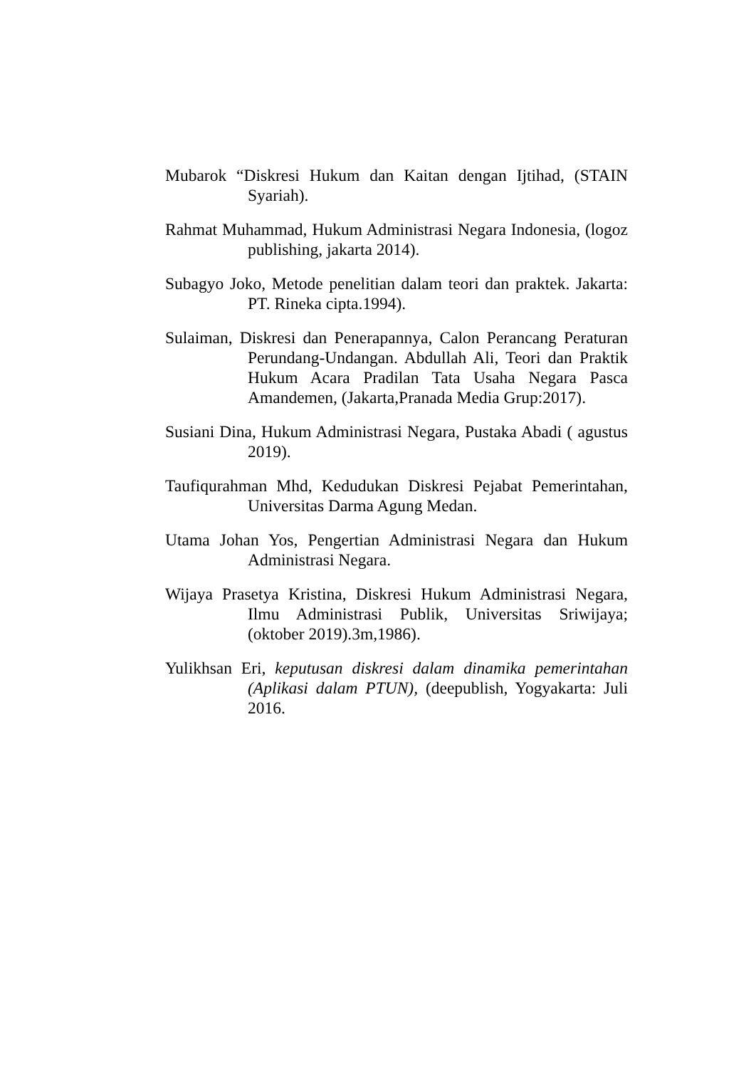Mubarok “Diskresi Hukum dan Kaitan dengan Ijtihad, (STAIN Syariah).
Rahmat Muhammad, Hukum Administrasi Negara Indonesia, (logoz publishing, jakarta 2014).
Subagyo Joko, Metode penelitian dalam teori dan praktek. Jakarta: PT. Rineka cipta.1994).
Sulaiman, Diskresi dan Penerapannya, Calon Perancang Peraturan Perundang-Undangan. Abdullah Ali, Teori dan Praktik Hukum Acara Pradilan Tata Usaha Negara Pasca Amandemen, (Jakarta,Pranada Media Grup:2017).
Susiani Dina, Hukum Administrasi Negara, Pustaka Abadi ( agustus 2019).
Taufiqurahman Mhd, Kedudukan Diskresi Pejabat Pemerintahan, Universitas Darma Agung Medan.
Utama Johan Yos, Pengertian Administrasi Negara dan Hukum Administrasi Negara.
Wijaya Prasetya Kristina, Diskresi Hukum Administrasi Negara, Ilmu Administrasi Publik, Universitas Sriwijaya;(oktober 2019).3m,1986).
Yulikhsan Eri, keputusan diskresi dalam dinamika pemerintahan (Aplikasi dalam PTUN), (deepublish, Yogyakarta: Juli 2016.